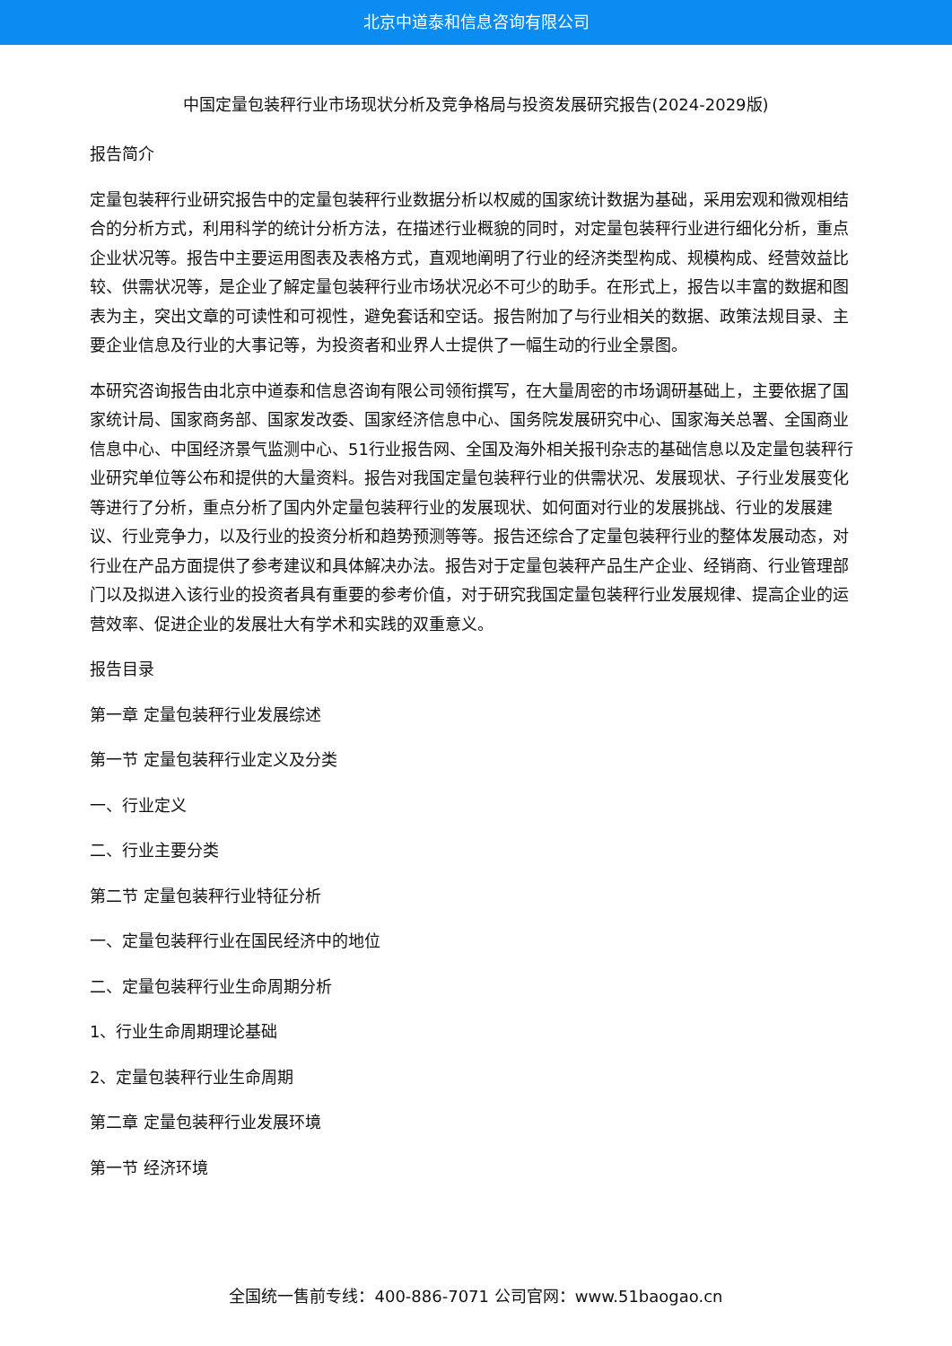北京中道泰和信息咨询有限公司
中国定量包装秤行业市场现状分析及竞争格局与投资发展研究报告(2024-2029版)
报告简介
定量包装秤行业研究报告中的定量包装秤行业数据分析以权威的国家统计数据为基础，采用宏观和微观相结合的分析方式，利用科学的统计分析方法，在描述行业概貌的同时，对定量包装秤行业进行细化分析，重点企业状况等。报告中主要运用图表及表格方式，直观地阐明了行业的经济类型构成、规模构成、经营效益比较、供需状况等，是企业了解定量包装秤行业市场状况必不可少的助手。在形式上，报告以丰富的数据和图表为主，突出文章的可读性和可视性，避免套话和空话。报告附加了与行业相关的数据、政策法规目录、主要企业信息及行业的大事记等，为投资者和业界人士提供了一幅生动的行业全景图。
本研究咨询报告由北京中道泰和信息咨询有限公司领衔撰写，在大量周密的市场调研基础上，主要依据了国家统计局、国家商务部、国家发改委、国家经济信息中心、国务院发展研究中心、国家海关总署、全国商业信息中心、中国经济景气监测中心、51行业报告网、全国及海外相关报刊杂志的基础信息以及定量包装秤行业研究单位等公布和提供的大量资料。报告对我国定量包装秤行业的供需状况、发展现状、子行业发展变化等进行了分析，重点分析了国内外定量包装秤行业的发展现状、如何面对行业的发展挑战、行业的发展建议、行业竞争力，以及行业的投资分析和趋势预测等等。报告还综合了定量包装秤行业的整体发展动态，对行业在产品方面提供了参考建议和具体解决办法。报告对于定量包装秤产品生产企业、经销商、行业管理部门以及拟进入该行业的投资者具有重要的参考价值，对于研究我国定量包装秤行业发展规律、提高企业的运营效率、促进企业的发展壮大有学术和实践的双重意义。
报告目录
第一章 定量包装秤行业发展综述
第一节 定量包装秤行业定义及分类
一、行业定义
二、行业主要分类
第二节 定量包装秤行业特征分析
一、定量包装秤行业在国民经济中的地位
二、定量包装秤行业生命周期分析
1、行业生命周期理论基础
2、定量包装秤行业生命周期
第二章 定量包装秤行业发展环境
第一节 经济环境
全国统一售前专线：400-886-7071 公司官网：www.51baogao.cn